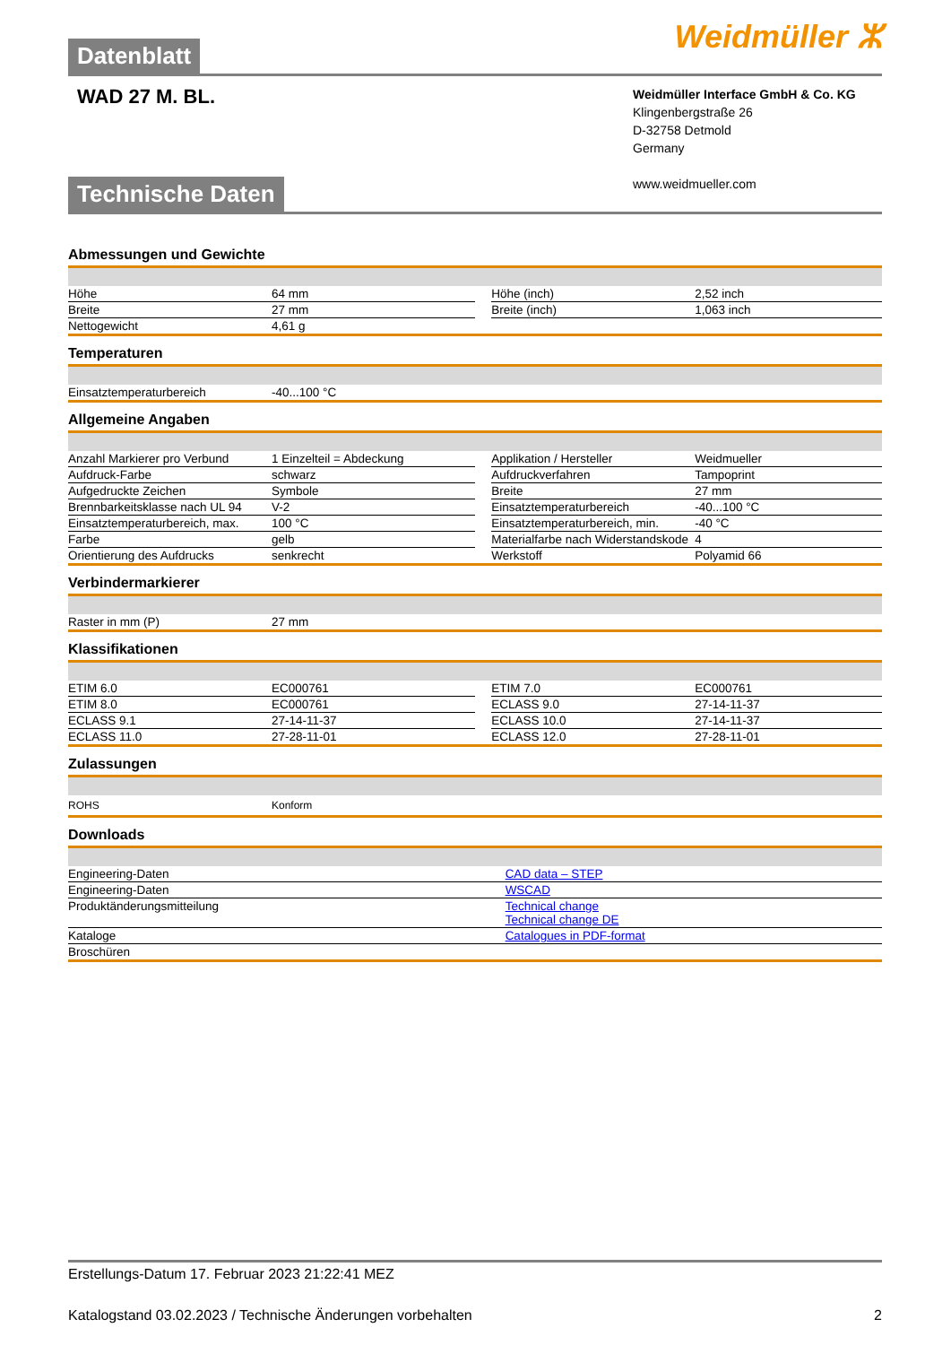Datenblatt
Weidmüller ⵣ
WAD 27 M. BL.
Weidmüller Interface GmbH & Co. KG
Klingenbergstraße 26
D-32758 Detmold
Germany
www.weidmueller.com
Technische Daten
Abmessungen und Gewichte
| Höhe | 64 mm | | Höhe (inch) | 2,52 inch |
| Breite | 27 mm | | Breite (inch) | 1,063 inch |
| Nettogewicht | 4,61 g | | | |
Temperaturen
| Einsatztemperaturbereich | -40...100 °C | | | |
Allgemeine Angaben
| Anzahl Markierer pro Verbund | 1 Einzelteil = Abdeckung | | Applikation / Hersteller | Weidmueller |
| Aufdruck-Farbe | schwarz | | Aufdruckverfahren | Tampoprint |
| Aufgedruckte Zeichen | Symbole | | Breite | 27 mm |
| Brennbarkeitsklasse nach UL 94 | V-2 | | Einsatztemperaturbereich | -40...100 °C |
| Einsatztemperaturbereich, max. | 100 °C | | Einsatztemperaturbereich, min. | -40 °C |
| Farbe | gelb | | Materialfarbe nach Widerstandskode | 4 |
| Orientierung des Aufdrucks | senkrecht | | Werkstoff | Polyamid 66 |
Verbindermarkierer
| Raster in mm (P) | 27 mm | | | |
Klassifikationen
| ETIM 6.0 | EC000761 | | ETIM 7.0 | EC000761 |
| ETIM 8.0 | EC000761 | | ECLASS 9.0 | 27-14-11-37 |
| ECLASS 9.1 | 27-14-11-37 | | ECLASS 10.0 | 27-14-11-37 |
| ECLASS 11.0 | 27-28-11-01 | | ECLASS 12.0 | 27-28-11-01 |
Zulassungen
| ROHS | Konform | | | |
Downloads
| Engineering-Daten | CAD data – STEP |
| Engineering-Daten | WSCAD |
| Produktänderungsmitteilung | Technical change Technical change DE |
| Kataloge | Catalogues in PDF-format |
| Broschüren | |
Erstellungs-Datum 17. Februar 2023 21:22:41 MEZ
Katalogstand 03.02.2023 / Technische Änderungen vorbehalten 2